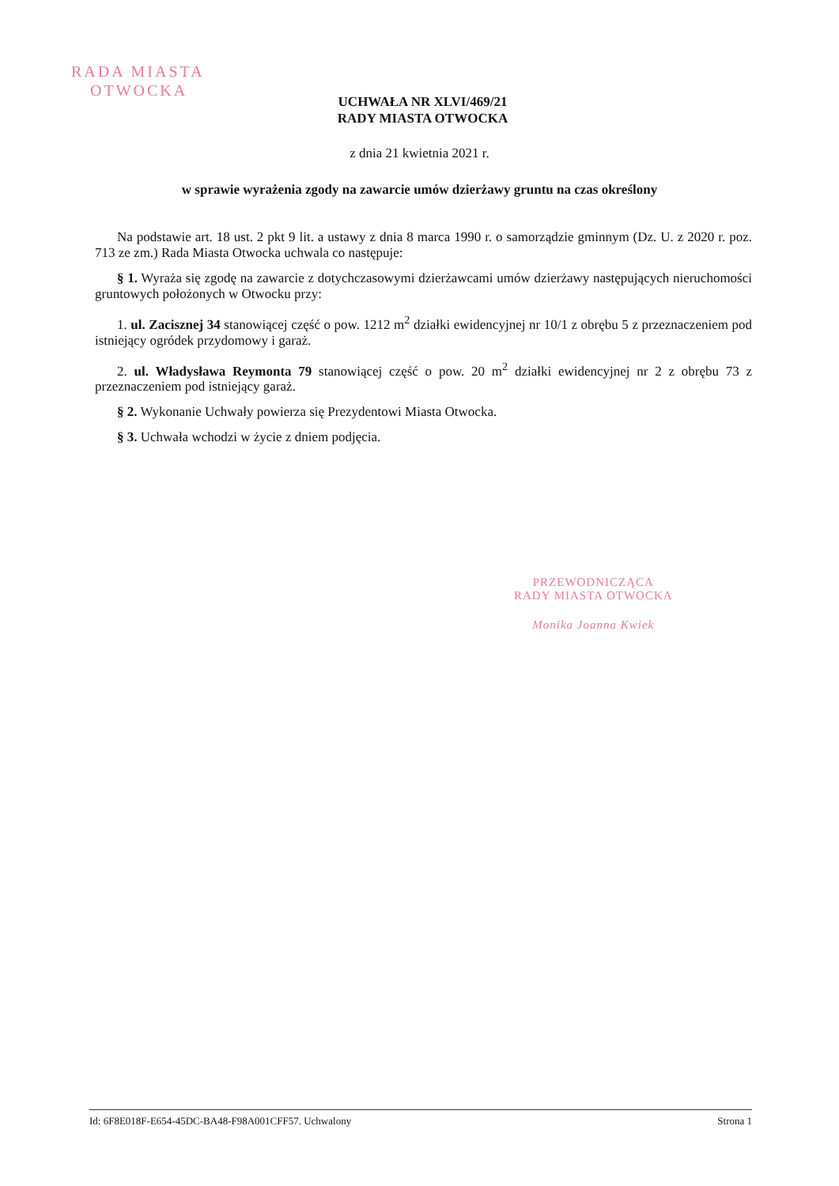RADA MIASTA
OTWOCKA
UCHWAŁA NR XLVI/469/21
RADY MIASTA OTWOCKA
z dnia 21 kwietnia 2021 r.
w sprawie wyrażenia zgody na zawarcie umów dzierżawy gruntu na czas określony
Na podstawie art. 18 ust. 2 pkt 9 lit. a ustawy z dnia 8 marca 1990 r. o samorządzie gminnym (Dz. U. z 2020 r. poz. 713 ze zm.) Rada Miasta Otwocka uchwala co następuje:
§ 1. Wyraża się zgodę na zawarcie z dotychczasowymi dzierżawcami umów dzierżawy następujących nieruchomości gruntowych położonych w Otwocku przy:
1. ul. Zacisznej 34 stanowiącej część o pow. 1212 m<sup>2</sup> działki ewidencyjnej nr 10/1 z obrębu 5 z przeznaczeniem pod istniejący ogródek przydomowy i garaż.
2. ul. Władysława Reymonta 79 stanowiącej część o pow. 20 m<sup>2</sup> działki ewidencyjnej nr 2 z obrębu 73 z przeznaczeniem pod istniejący garaż.
§ 2. Wykonanie Uchwały powierza się Prezydentowi Miasta Otwocka.
§ 3. Uchwała wchodzi w życie z dniem podjęcia.
PRZEWODNICZĄCA
RADY MIASTA OTWOCKA
Monika Joanna Kwiek
Id: 6F8E018F-E654-45DC-BA48-F98A001CFF57. Uchwalony Strona 1